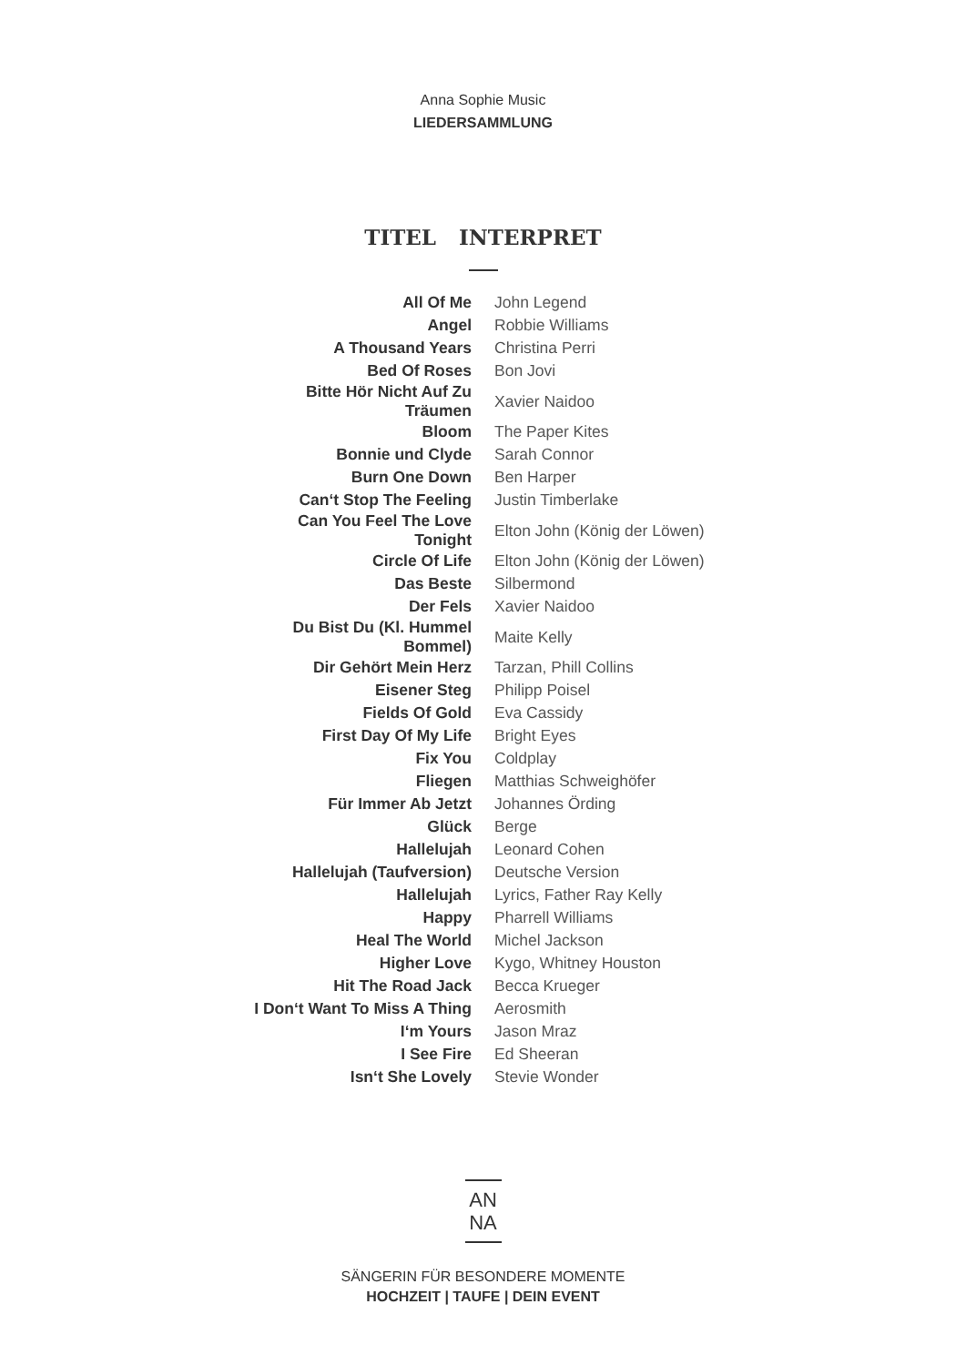Anna Sophie Music
LIEDERSAMMLUNG
TITEL INTERPRET
| All Of Me | John Legend |
| Angel | Robbie Williams |
| A Thousand Years | Christina Perri |
| Bed Of Roses | Bon Jovi |
| Bitte Hör Nicht Auf Zu Träumen | Xavier Naidoo |
| Bloom | The Paper Kites |
| Bonnie und Clyde | Sarah Connor |
| Burn One Down | Ben Harper |
| Can‘t Stop The Feeling | Justin Timberlake |
| Can You Feel The Love Tonight | Elton John (König der Löwen) |
| Circle Of Life | Elton John (König der Löwen) |
| Das Beste | Silbermond |
| Der Fels | Xavier Naidoo |
| Du Bist Du (Kl. Hummel Bommel) | Maite Kelly |
| Dir Gehört Mein Herz | Tarzan, Phill Collins |
| Eisener Steg | Philipp Poisel |
| Fields Of Gold | Eva Cassidy |
| First Day Of My Life | Bright Eyes |
| Fix You | Coldplay |
| Fliegen | Matthias Schweighöfer |
| Für Immer Ab Jetzt | Johannes Örding |
| Glück | Berge |
| Hallelujah | Leonard Cohen |
| Hallelujah (Taufversion) | Deutsche Version |
| Hallelujah | Lyrics, Father Ray Kelly |
| Happy | Pharrell Williams |
| Heal The World | Michel Jackson |
| Higher Love | Kygo, Whitney Houston |
| Hit The Road Jack | Becca Krueger |
| I Don‘t Want To Miss A Thing | Aerosmith |
| I‘m Yours | Jason Mraz |
| I See Fire | Ed Sheeran |
| Isn‘t She Lovely | Stevie Wonder |
AN
NA
SÄNGERIN FÜR BESONDERE MOMENTE
HOCHZEIT | TAUFE | DEIN EVENT